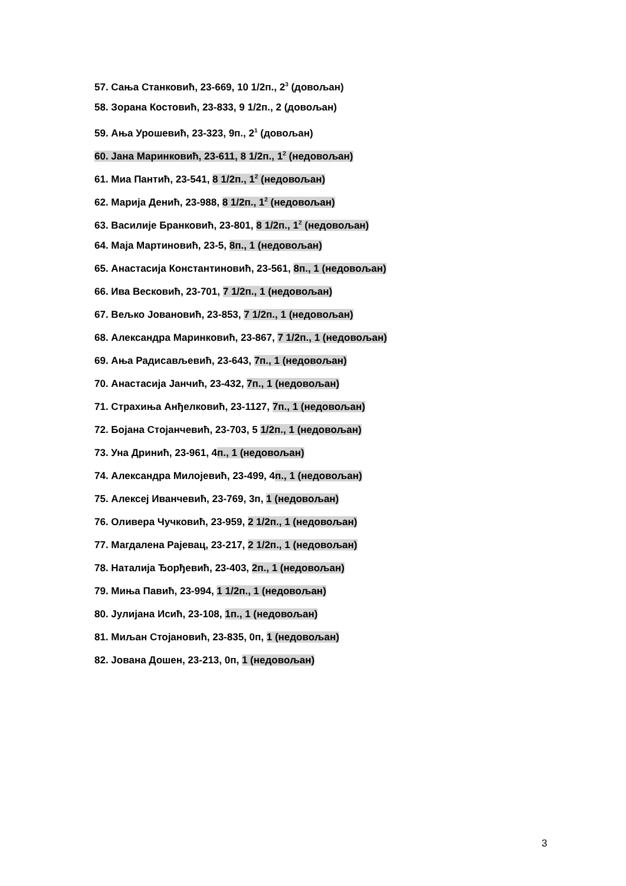57. Сања Станковић, 23-669, 10 1/2п., 2<sup>3</sup> (довољан)
58. Зорана Костовић, 23-833, 9 1/2п., 2 (довољан)
59. Ања Урошевић, 23-323, 9п., 2<sup>1</sup> (довољан)
60. Јана Маринковић, 23-611, 8 1/2п., 1<sup>2</sup> (недовољан)
61. Миа Пантић, 23-541, 8 1/2п., 1<sup>2</sup> (недовољан)
62. Марија Денић, 23-988, 8 1/2п., 1<sup>2</sup> (недовољан)
63. Василије Бранковић, 23-801, 8 1/2п., 1<sup>2</sup> (недовољан)
64. Маја Мартиновић, 23-5, 8п., 1 (недовољан)
65. Анастасија Константиновић, 23-561, 8п., 1 (недовољан)
66. Ива Весковић, 23-701, 7 1/2п., 1 (недовољан)
67. Вељко Јовановић, 23-853, 7 1/2п., 1 (недовољан)
68. Александра Маринковић, 23-867, 7 1/2п., 1 (недовољан)
69. Ања Радисављевић, 23-643, 7п., 1 (недовољан)
70. Анастасија Јанчић, 23-432, 7п., 1 (недовољан)
71. Страхиња Анђелковић, 23-1127, 7п., 1 (недовољан)
72. Бојана Стојанчевић, 23-703, 5 1/2п., 1 (недовољан)
73. Уна Дринић, 23-961, 4п., 1 (недовољан)
74. Александра Милојевић, 23-499, 4п., 1 (недовољан)
75. Алексеј Иванчевић, 23-769, 3п, 1 (недовољан)
76. Оливера Чучковић, 23-959, 2 1/2п., 1 (недовољан)
77. Магдалена Рајевац, 23-217, 2 1/2п., 1 (недовољан)
78. Наталија Ђорђевић, 23-403, 2п., 1 (недовољан)
79. Миња Павић, 23-994, 1 1/2п., 1 (недовољан)
80. Јулијана Исић, 23-108, 1п., 1 (недовољан)
81. Миљан Стојановић, 23-835, 0п, 1 (недовољан)
82. Јована Дошен, 23-213, 0п, 1 (недовољан)
3